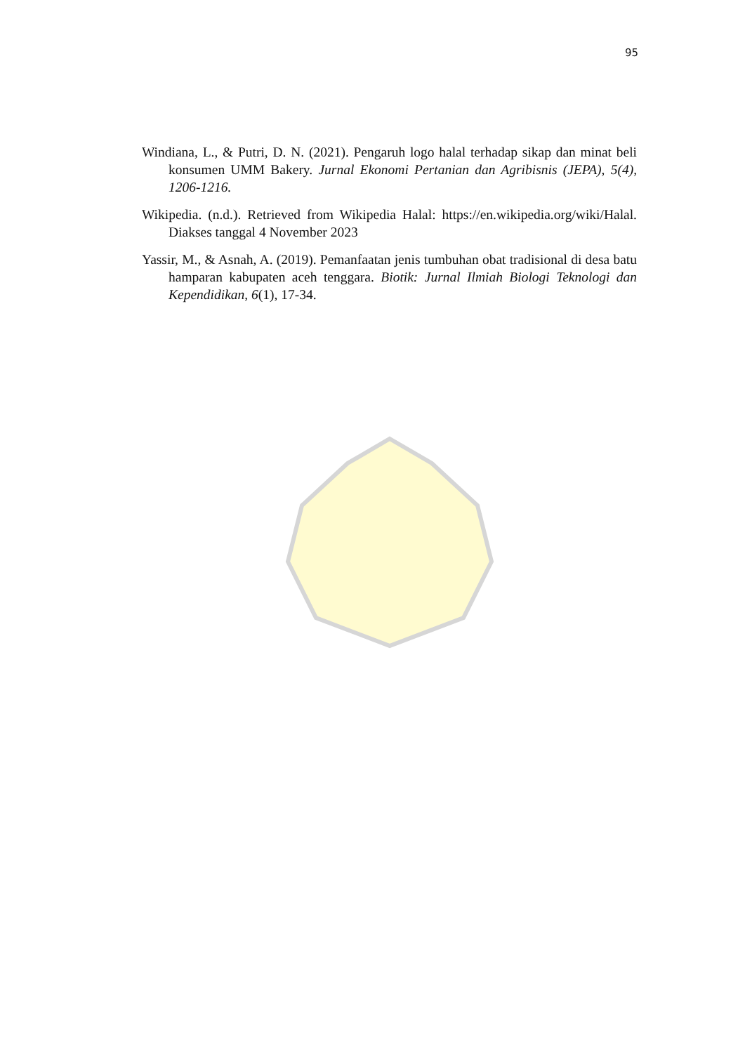95
Windiana, L., & Putri, D. N. (2021). Pengaruh logo halal terhadap sikap dan minat beli konsumen UMM Bakery. Jurnal Ekonomi Pertanian dan Agribisnis (JEPA), 5(4), 1206-1216.
Wikipedia. (n.d.). Retrieved from Wikipedia Halal: https://en.wikipedia.org/wiki/Halal. Diakses tanggal 4 November 2023
Yassir, M., & Asnah, A. (2019). Pemanfaatan jenis tumbuhan obat tradisional di desa batu hamparan kabupaten aceh tenggara. Biotik: Jurnal Ilmiah Biologi Teknologi dan Kependidikan, 6(1), 17-34.